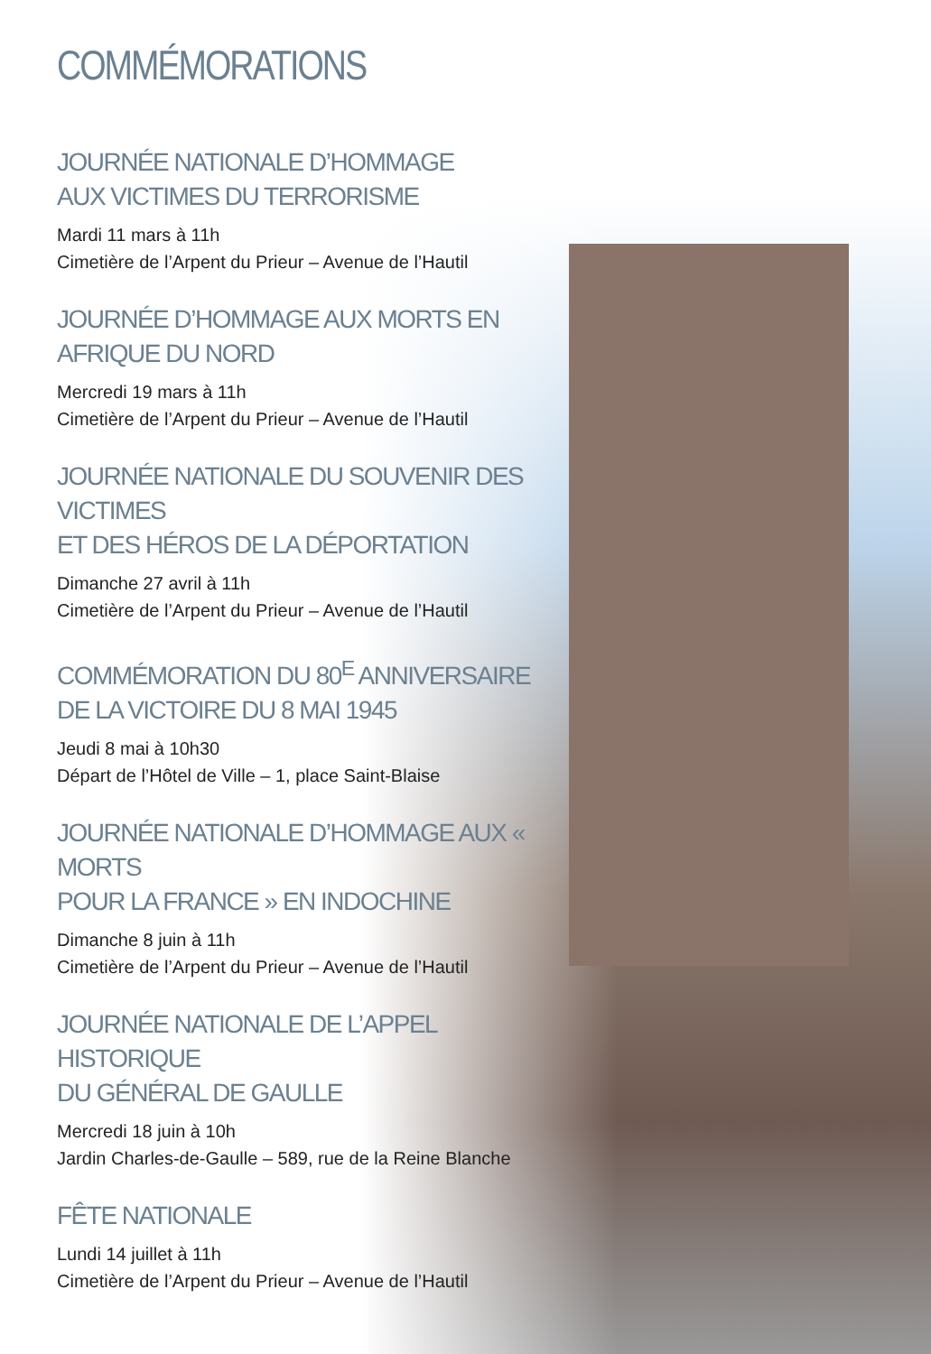COMMÉMORATIONS
JOURNÉE NATIONALE D’HOMMAGE
AUX VICTIMES DU TERRORISME
Mardi 11 mars à 11h
Cimetière de l’Arpent du Prieur – Avenue de l’Hautil
JOURNÉE D’HOMMAGE AUX MORTS EN AFRIQUE DU NORD
Mercredi 19 mars à 11h
Cimetière de l’Arpent du Prieur – Avenue de l’Hautil
JOURNÉE NATIONALE DU SOUVENIR DES VICTIMES
ET DES HÉROS DE LA DÉPORTATION
Dimanche 27 avril à 11h
Cimetière de l’Arpent du Prieur – Avenue de l’Hautil
COMMÉMORATION DU 80<sup>E</sup> ANNIVERSAIRE
DE LA VICTOIRE DU 8 MAI 1945
Jeudi 8 mai à 10h30
Départ de l’Hôtel de Ville – 1, place Saint-Blaise
JOURNÉE NATIONALE D’HOMMAGE AUX « MORTS
POUR LA FRANCE » EN INDOCHINE
Dimanche 8 juin à 11h
Cimetière de l’Arpent du Prieur – Avenue de l’Hautil
JOURNÉE NATIONALE DE L’APPEL HISTORIQUE
DU GÉNÉRAL DE GAULLE
Mercredi 18 juin à 10h
Jardin Charles-de-Gaulle – 589, rue de la Reine Blanche
FÊTE NATIONALE
Lundi 14 juillet à 11h
Cimetière de l’Arpent du Prieur – Avenue de l’Hautil